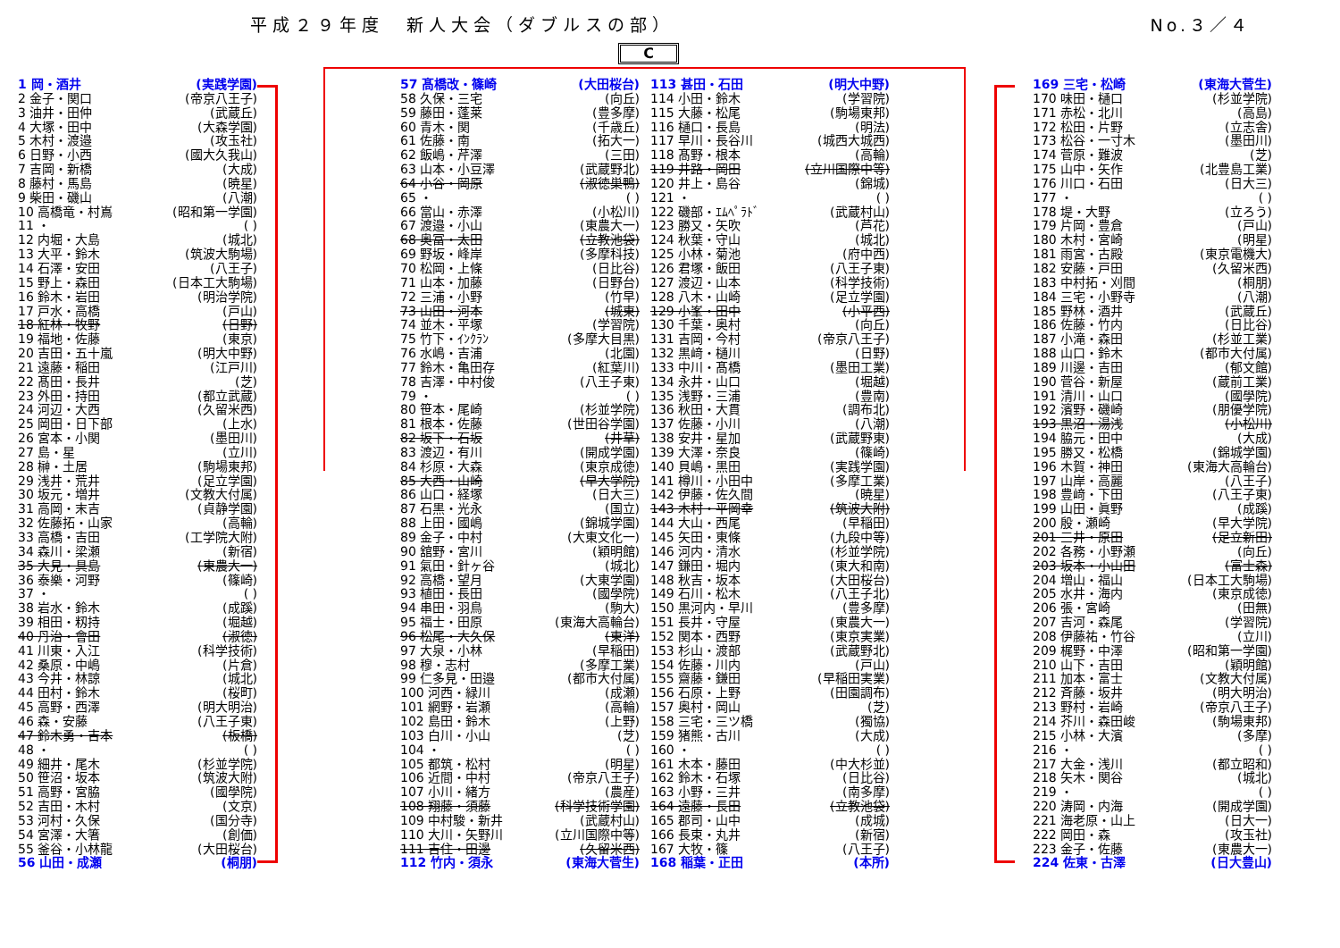平成２９年度　新人大会（ダブルスの部）
No.３／４
C
1 岡・酒井 (実践学園)
2 金子・関口 (帝京八王子)
3 油井・田仲 (武蔵丘)
4 大塚・田中 (大森学園)
5 木村・渡邉 (攻玉社)
6 日野・小西 (國大久我山)
7 吉岡・新橋 (大成)
8 藤村・馬島 (暁星)
9 柴田・磯山 (八潮)
10 高橋竜・村嶌 (昭和第一学園)
11 ・ ( )
12 内堀・大島 (城北)
13 大平・鈴木 (筑波大駒場)
14 石澤・安田 (八王子)
15 野上・森田 (日本工大駒場)
16 鈴木・岩田 (明治学院)
17 戸水・高橋 (戸山)
18 紅林・牧野 (日野)
19 福地・佐藤 (東京)
20 吉田・五十嵐 (明大中野)
21 遠藤・稲田 (江戸川)
22 髙田・長井 (芝)
23 外田・持田 (都立武蔵)
24 河辺・大西 (久留米西)
25 岡田・日下部 (上水)
26 宮本・小関 (墨田川)
27 島・星 (立川)
28 榊・土居 (駒場東邦)
29 浅井・荒井 (足立学園)
30 坂元・増井 (文教大付属)
31 高岡・末吉 (貞静学園)
32 佐藤拓・山家 (高輪)
33 高橋・吉田 (工学院大附)
34 森川・梁瀬 (新宿)
35 大見・具島 (東農大一)
36 泰樂・河野 (篠崎)
37 ・ ( )
38 岩水・鈴木 (成蹊)
39 相田・籾持 (堀越)
40 丹治・會田 (淑徳)
41 川東・入江 (科学技術)
42 桑原・中嶋 (片倉)
43 今井・林諒 (城北)
44 田村・鈴木 (桜町)
45 高野・西澤 (明大明治)
46 森・安藤 (八王子東)
47 鈴木勇・吉本 (板橋)
48 ・ ( )
49 細井・尾木 (杉並学院)
50 笹沼・坂本 (筑波大附)
51 高野・宮脇 (國學院)
52 吉田・木村 (文京)
53 河村・久保 (国分寺)
54 宮澤・大箸 (創価)
55 釜谷・小林龍 (大田桜台)
56 山田・成瀬 (桐朋)
57 髙橋改・篠崎 (大田桜台)
58 久保・三宅 (向丘)
59 藤田・蓬莱 (豊多摩)
60 青木・関 (千歳丘)
61 佐藤・南 (拓大一)
62 飯嶋・芹澤 (三田)
63 山本・小豆澤 (武蔵野北)
64 小谷・岡原 (淑徳巣鴨)
65 ・ ( )
66 當山・赤澤 (小松川)
67 渡邉・小山 (東農大一)
68 奥冨・太田 (立教池袋)
69 野坂・峰岸 (多摩科技)
70 松岡・上條 (日比谷)
71 山本・加藤 (日野台)
72 三浦・小野 (竹早)
73 山田・河本 (城東)
74 並木・平塚 (学習院)
75 竹下・ｲﾝｸﾗﾝ (多摩大目黒)
76 水嶋・吉浦 (北園)
77 鈴木・亀田存 (紅葉川)
78 吉澤・中村俊 (八王子東)
79 ・ ( )
80 笹本・尾崎 (杉並学院)
81 根本・佐藤 (世田谷学園)
82 坂下・石坂 (井草)
83 渡辺・有川 (開成学園)
84 杉原・大森 (東京成徳)
85 大西・山崎 (早大学院)
86 山口・経塚 (日大三)
87 石黒・光永 (国立)
88 上田・國嶋 (錦城学園)
89 金子・中村 (大東文化一)
90 舘野・宮川 (穎明館)
91 氣田・針ヶ谷 (城北)
92 高橋・望月 (大東学園)
93 植田・長田 (國學院)
94 串田・羽鳥 (駒大)
95 福士・田原 (東海大高輪台)
96 松尾・大久保 (東洋)
97 大泉・小林 (早稲田)
98 穆・志村 (多摩工業)
99 仁多見・田邉 (都市大付属)
100 河西・緑川 (成瀬)
101 網野・岩瀬 (高輪)
102 島田・鈴木 (上野)
103 白川・小山 (芝)
104 ・ ( )
105 都筑・松村 (明星)
106 近間・中村 (帝京八王子)
107 小川・緒方 (農産)
108 翔藤・須藤 (科学技術学園)
109 中村駿・新井 (武蔵村山)
110 大川・矢野川 (立川国際中等)
111 吉住・田邊 (久留米西)
112 竹内・須永 (東海大菅生)
113 甚田・石田 (明大中野)
114 小田・鈴木 (学習院)
115 大藤・松尾 (駒場東邦)
116 樋口・長島 (明法)
117 早川・長谷川 (城西大城西)
118 髙野・根本 (高輪)
119 井路・岡田 (立川国際中等)
120 井上・島谷 (錦城)
121 ・ ( )
122 磯部・ｴﾑﾍﾟﾗﾄﾞ (武蔵村山)
123 勝又・矢吹 (芦花)
124 秋葉・守山 (城北)
125 小林・菊池 (府中西)
126 君塚・飯田 (八王子東)
127 渡辺・山本 (科学技術)
128 八木・山崎 (足立学園)
129 小峯・田中 (小平西)
130 千葉・奥村 (向丘)
131 吉岡・今村 (帝京八王子)
132 黒﨑・樋川 (日野)
133 中川・髙橋 (墨田工業)
134 永井・山口 (堀越)
135 浅野・三浦 (豊南)
136 秋田・大貫 (調布北)
137 佐藤・小川 (八潮)
138 安井・星加 (武蔵野東)
139 大澤・奈良 (篠崎)
140 貝嶋・黒田 (実践学園)
141 樽川・小田中 (多摩工業)
142 伊藤・佐久間 (暁星)
143 木村・平岡幸 (筑波大附)
144 大山・西尾 (早稲田)
145 矢田・東條 (九段中等)
146 河内・清水 (杉並学院)
147 鎌田・堀内 (東大和南)
148 秋吉・坂本 (大田桜台)
149 石川・松木 (八王子北)
150 黒河内・早川 (豊多摩)
151 長井・守屋 (東農大一)
152 関本・西野 (東京実業)
153 杉山・渡部 (武蔵野北)
154 佐藤・川内 (戸山)
155 齋藤・鎌田 (早稲田実業)
156 石原・上野 (田園調布)
157 奥村・岡山 (芝)
158 三宅・三ツ橋 (獨協)
159 猪熊・古川 (大成)
160 ・ ( )
161 木本・藤田 (中大杉並)
162 鈴木・石塚 (日比谷)
163 小野・三井 (南多摩)
164 遠藤・長田 (立教池袋)
165 郡司・山中 (成城)
166 長束・丸井 (新宿)
167 大牧・篠 (八王子)
168 稲葉・正田 (本所)
169 三宅・松崎 (東海大菅生)
170 味田・樋口 (杉並学院)
171 赤松・北川 (高島)
172 松田・片野 (立志舎)
173 松谷・一寸木 (墨田川)
174 菅原・難波 (芝)
175 山中・矢作 (北豊島工業)
176 川口・石田 (日大三)
177 ・ ( )
178 堤・大野 (立ろう)
179 片岡・豊倉 (戸山)
180 木村・宮崎 (明星)
181 雨宮・古殿 (東京電機大)
182 安藤・戸田 (久留米西)
183 中村拓・刈間 (桐朋)
184 三宅・小野寺 (八潮)
185 野林・酒井 (武蔵丘)
186 佐藤・竹内 (日比谷)
187 小滝・森田 (杉並工業)
188 山口・鈴木 (都市大付属)
189 川邊・吉田 (郁文館)
190 菅谷・新屋 (蔵前工業)
191 清川・山口 (國學院)
192 濱野・磯崎 (朋優学院)
193 黒沼・湯浅 (小松川)
194 脇元・田中 (大成)
195 勝又・松橋 (錦城学園)
196 木賀・神田 (東海大高輪台)
197 山岸・高麗 (八王子)
198 豊﨑・下田 (八王子東)
199 山田・眞野 (成蹊)
200 殷・瀬崎 (早大学院)
201 三井・原田 (足立新田)
202 各務・小野瀬 (向丘)
203 坂本・小山田 (富士森)
204 増山・福山 (日本工大駒場)
205 水井・海内 (東京成徳)
206 張・宮崎 (田無)
207 吉河・森尾 (学習院)
208 伊藤祐・竹谷 (立川)
209 梶野・中澤 (昭和第一学園)
210 山下・吉田 (穎明館)
211 加本・富士 (文教大付属)
212 斉藤・坂井 (明大明治)
213 野村・岩崎 (帝京八王子)
214 芥川・森田峻 (駒場東邦)
215 小林・大濱 (多摩)
216 ・ ( )
217 大金・浅川 (都立昭和)
218 矢木・関谷 (城北)
219 ・ ( )
220 涛岡・内海 (開成学園)
221 海老原・山上 (日大一)
222 岡田・森 (攻玉社)
223 金子・佐藤 (東農大一)
224 佐東・古澤 (日大豊山)